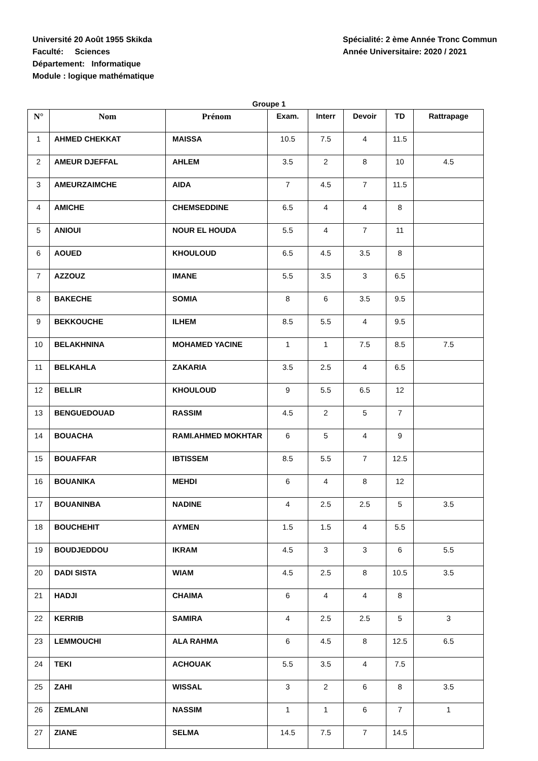Université 20 Août 1955 Skikda
Faculté: Sciences
Département: Informatique
Module : logique mathématique
Spécialité: 2 ème Année Tronc Commun
Année Universitaire: 2020 / 2021
Groupe 1
| N° | Nom | Prénom | Exam. | Interr | Devoir | TD | Rattrapage |
| --- | --- | --- | --- | --- | --- | --- | --- |
| 1 | AHMED CHEKKAT | MAISSA | 10.5 | 7.5 | 4 | 11.5 | |
| 2 | AMEUR DJEFFAL | AHLEM | 3.5 | 2 | 8 | 10 | 4.5 |
| 3 | AMEURZAIMCHE | AIDA | 7 | 4.5 | 7 | 11.5 | |
| 4 | AMICHE | CHEMSEDDINE | 6.5 | 4 | 4 | 8 | |
| 5 | ANIOUI | NOUR EL HOUDA | 5.5 | 4 | 7 | 11 | |
| 6 | AOUED | KHOULOUD | 6.5 | 4.5 | 3.5 | 8 | |
| 7 | AZZOUZ | IMANE | 5.5 | 3.5 | 3 | 6.5 | |
| 8 | BAKECHE | SOMIA | 8 | 6 | 3.5 | 9.5 | |
| 9 | BEKKOUCHE | ILHEM | 8.5 | 5.5 | 4 | 9.5 | |
| 10 | BELAKHNINA | MOHAMED YACINE | 1 | 1 | 7.5 | 8.5 | 7.5 |
| 11 | BELKAHLA | ZAKARIA | 3.5 | 2.5 | 4 | 6.5 | |
| 12 | BELLIR | KHOULOUD | 9 | 5.5 | 6.5 | 12 | |
| 13 | BENGUEDOUAD | RASSIM | 4.5 | 2 | 5 | 7 | |
| 14 | BOUACHA | RAMI.AHMED MOKHTAR | 6 | 5 | 4 | 9 | |
| 15 | BOUAFFAR | IBTISSEM | 8.5 | 5.5 | 7 | 12.5 | |
| 16 | BOUANIKA | MEHDI | 6 | 4 | 8 | 12 | |
| 17 | BOUANINBA | NADINE | 4 | 2.5 | 2.5 | 5 | 3.5 |
| 18 | BOUCHEHIT | AYMEN | 1.5 | 1.5 | 4 | 5.5 | |
| 19 | BOUDJEDDOU | IKRAM | 4.5 | 3 | 3 | 6 | 5.5 |
| 20 | DADI SISTA | WIAM | 4.5 | 2.5 | 8 | 10.5 | 3.5 |
| 21 | HADJI | CHAIMA | 6 | 4 | 4 | 8 | |
| 22 | KERRIB | SAMIRA | 4 | 2.5 | 2.5 | 5 | 3 |
| 23 | LEMMOUCHI | ALA RAHMA | 6 | 4.5 | 8 | 12.5 | 6.5 |
| 24 | TEKI | ACHOUAK | 5.5 | 3.5 | 4 | 7.5 | |
| 25 | ZAHI | WISSAL | 3 | 2 | 6 | 8 | 3.5 |
| 26 | ZEMLANI | NASSIM | 1 | 1 | 6 | 7 | 1 |
| 27 | ZIANE | SELMA | 14.5 | 7.5 | 7 | 14.5 | |